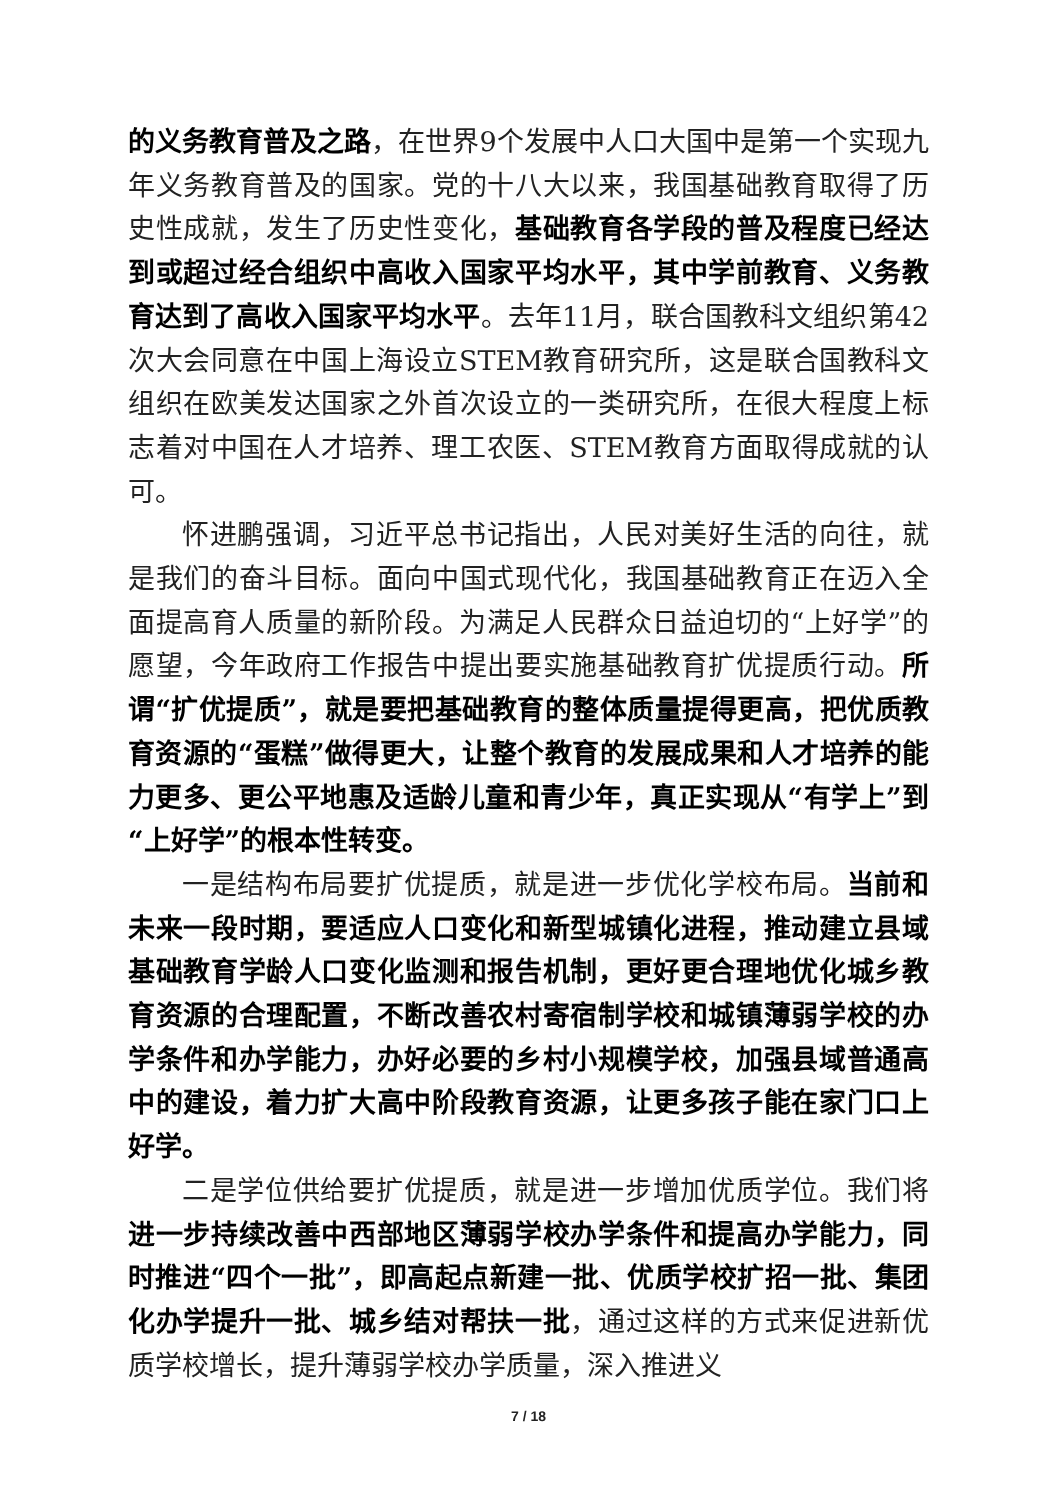的义务教育普及之路，在世界9个发展中人口大国中是第一个实现九年义务教育普及的国家。党的十八大以来，我国基础教育取得了历史性成就，发生了历史性变化，基础教育各学段的普及程度已经达到或超过经合组织中高收入国家平均水平，其中学前教育、义务教育达到了高收入国家平均水平。去年11月，联合国教科文组织第42次大会同意在中国上海设立STEM教育研究所，这是联合国教科文组织在欧美发达国家之外首次设立的一类研究所，在很大程度上标志着对中国在人才培养、理工农医、STEM教育方面取得成就的认可。
怀进鹏强调，习近平总书记指出，人民对美好生活的向往，就是我们的奋斗目标。面向中国式现代化，我国基础教育正在迈入全面提高育人质量的新阶段。为满足人民群众日益迫切的“上好学”的愿望，今年政府工作报告中提出要实施基础教育扩优提质行动。所谓“扩优提质”，就是要把基础教育的整体质量提得更高，把优质教育资源的“蛋糕”做得更大，让整个教育的发展成果和人才培养的能力更多、更公平地惠及适龄儿童和青少年，真正实现从“有学上”到“上好学”的根本性转变。
一是结构布局要扩优提质，就是进一步优化学校布局。当前和未来一段时期，要适应人口变化和新型城镇化进程，推动建立县域基础教育学龄人口变化监测和报告机制，更好更合理地优化城乡教育资源的合理配置，不断改善农村寄宿制学校和城镇薄弱学校的办学条件和办学能力，办好必要的乡村小规模学校，加强县域普通高中的建设，着力扩大高中阶段教育资源，让更多孩子能在家门口上好学。
二是学位供给要扩优提质，就是进一步增加优质学位。我们将进一步持续改善中西部地区薄弱学校办学条件和提高办学能力，同时推进“四个一批”，即高起点新建一批、优质学校扩招一批、集团化办学提升一批、城乡结对帮扶一批，通过这样的方式来促进新优质学校增长，提升薄弱学校办学质量，深入推进义
7 / 18